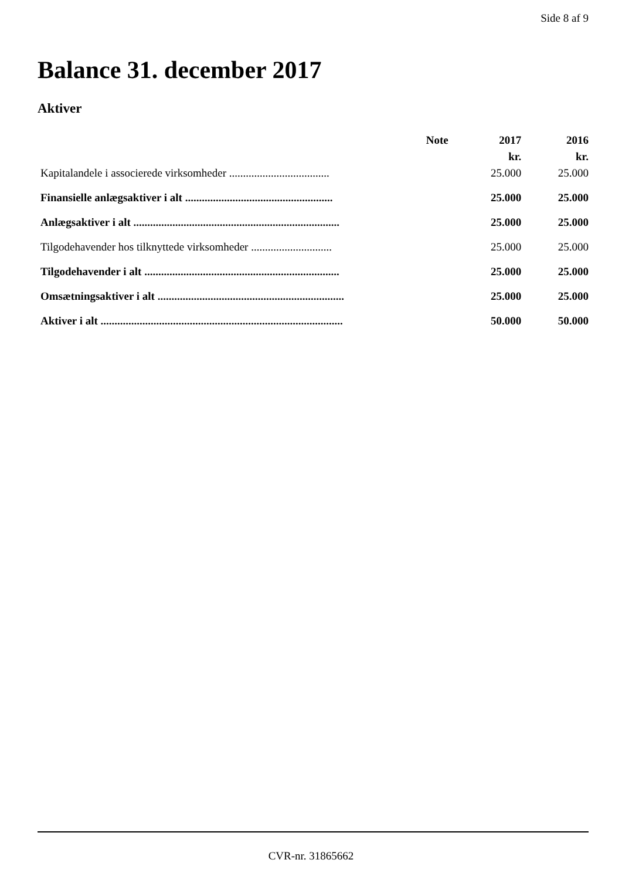Side 8 af 9
Balance 31. december 2017
Aktiver
| | Note | 2017 | 2016 |
| --- | --- | --- | --- |
| | | kr. | kr. |
| Kapitalandele i associerede virksomheder .................................... | | 25.000 | 25.000 |
| Finansielle anlægsaktiver i alt ..................................................... | | 25.000 | 25.000 |
| Anlægsaktiver i alt .......................................................................... | | 25.000 | 25.000 |
| Tilgodehavender hos tilknyttede virksomheder ............................. | | 25.000 | 25.000 |
| Tilgodehavender i alt ...................................................................... | | 25.000 | 25.000 |
| Omsætningsaktiver i alt ................................................................... | | 25.000 | 25.000 |
| Aktiver i alt ....................................................................................... | | 50.000 | 50.000 |
CVR-nr. 31865662